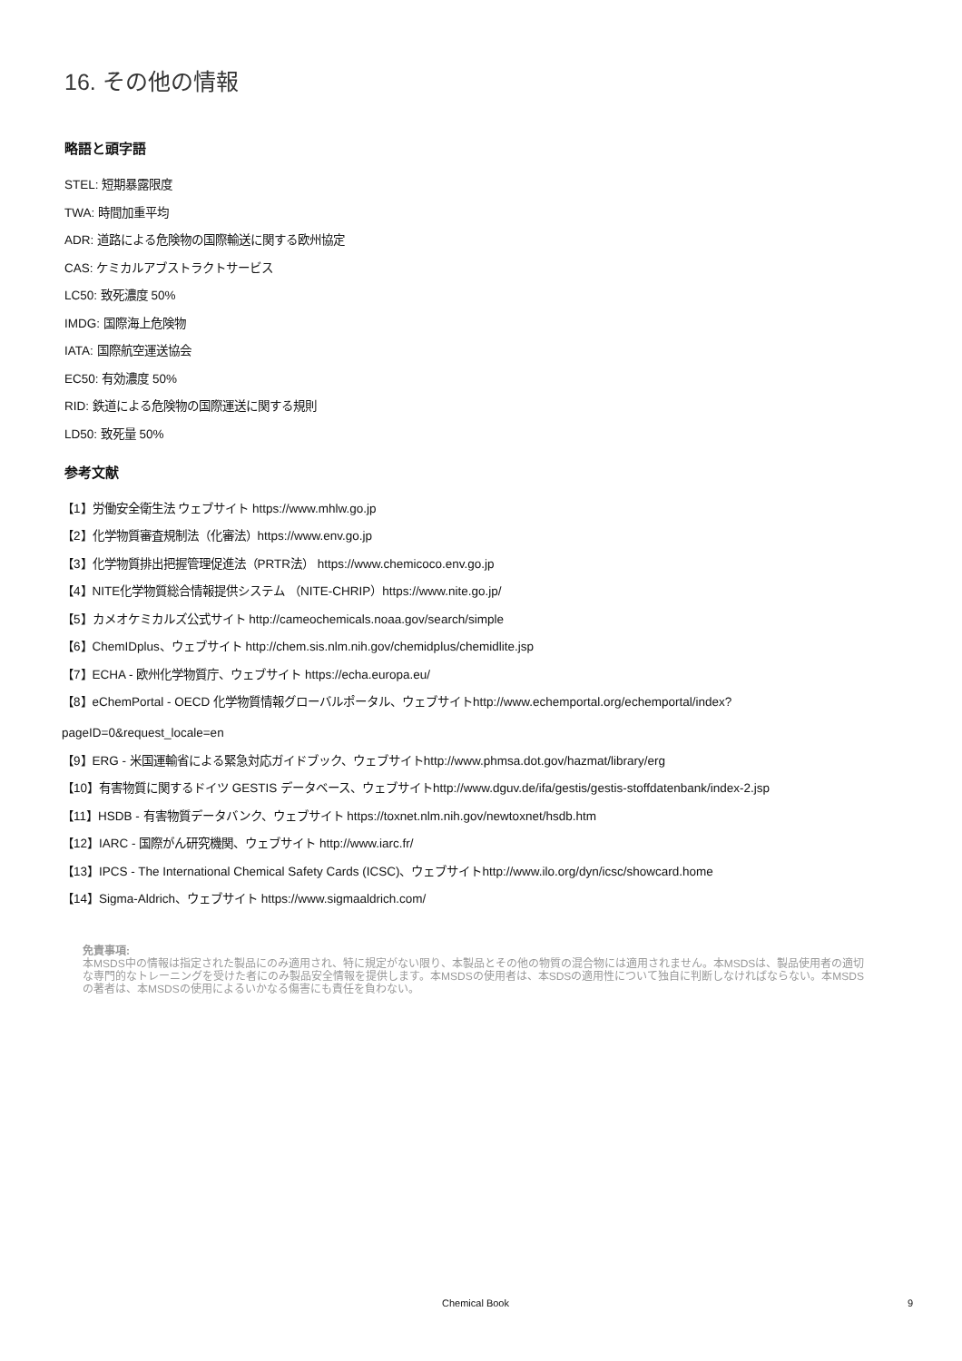16. その他の情報
略語と頭字語
STEL: 短期暴露限度
TWA: 時間加重平均
ADR: 道路による危険物の国際輸送に関する欧州協定
CAS: ケミカルアブストラクトサービス
LC50: 致死濃度 50%
IMDG: 国際海上危険物
IATA: 国際航空運送協会
EC50: 有効濃度 50%
RID: 鉄道による危険物の国際運送に関する規則
LD50: 致死量 50%
参考文献
【1】労働安全衛生法 ウェブサイト https://www.mhlw.go.jp
【2】化学物質審査規制法（化審法）https://www.env.go.jp
【3】化学物質排出把握管理促進法（PRTR法） https://www.chemicoco.env.go.jp
【4】NITE化学物質総合情報提供システム （NITE-CHRIP）https://www.nite.go.jp/
【5】カメオケミカルズ公式サイト http://cameochemicals.noaa.gov/search/simple
【6】ChemIDplus、ウェブサイト http://chem.sis.nlm.nih.gov/chemidplus/chemidlite.jsp
【7】ECHA - 欧州化学物質庁、ウェブサイト https://echa.europa.eu/
【8】eChemPortal - OECD 化学物質情報グローバルポータル、ウェブサイトhttp://www.echemportal.org/echemportal/index?
pageID=0&request_locale=en
【9】ERG - 米国運輸省による緊急対応ガイドブック、ウェブサイトhttp://www.phmsa.dot.gov/hazmat/library/erg
【10】有害物質に関するドイツ GESTIS データベース、ウェブサイトhttp://www.dguv.de/ifa/gestis/gestis-stoffdatenbank/index-2.jsp
【11】HSDB - 有害物質データバンク、ウェブサイト https://toxnet.nlm.nih.gov/newtoxnet/hsdb.htm
【12】IARC - 国際がん研究機関、ウェブサイト http://www.iarc.fr/
【13】IPCS - The International Chemical Safety Cards (ICSC)、ウェブサイトhttp://www.ilo.org/dyn/icsc/showcard.home
【14】Sigma-Aldrich、ウェブサイト https://www.sigmaaldrich.com/
免責事項:
本MSDS中の情報は指定された製品にのみ適用され、特に規定がない限り、本製品とその他の物質の混合物には適用されません。本MSDSは、製品使用者の適切な専門的なトレーニングを受けた者にのみ製品安全情報を提供します。本MSDSの使用者は、本SDSの適用性について独自に判断しなければならない。本MSDSの著者は、本MSDSの使用によるいかなる傷害にも責任を負わない。
Chemical Book 9